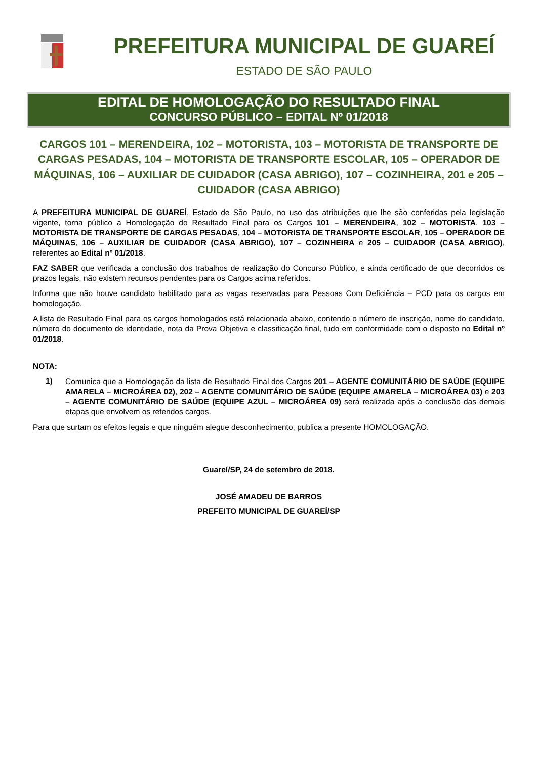PREFEITURA MUNICIPAL DE GUAREÍ
ESTADO DE SÃO PAULO
EDITAL DE HOMOLOGAÇÃO DO RESULTADO FINAL
CONCURSO PÚBLICO – EDITAL Nº 01/2018
CARGOS 101 – MERENDEIRA, 102 – MOTORISTA, 103 – MOTORISTA DE TRANSPORTE DE CARGAS PESADAS, 104 – MOTORISTA DE TRANSPORTE ESCOLAR, 105 – OPERADOR DE MÁQUINAS, 106 – AUXILIAR DE CUIDADOR (CASA ABRIGO), 107 – COZINHEIRA, 201 e 205 – CUIDADOR (CASA ABRIGO)
A PREFEITURA MUNICIPAL DE GUAREÍ, Estado de São Paulo, no uso das atribuições que lhe são conferidas pela legislação vigente, torna público a Homologação do Resultado Final para os Cargos 101 – MERENDEIRA, 102 – MOTORISTA, 103 – MOTORISTA DE TRANSPORTE DE CARGAS PESADAS, 104 – MOTORISTA DE TRANSPORTE ESCOLAR, 105 – OPERADOR DE MÁQUINAS, 106 – AUXILIAR DE CUIDADOR (CASA ABRIGO), 107 – COZINHEIRA e 205 – CUIDADOR (CASA ABRIGO), referentes ao Edital nº 01/2018.
FAZ SABER que verificada a conclusão dos trabalhos de realização do Concurso Público, e ainda certificado de que decorridos os prazos legais, não existem recursos pendentes para os Cargos acima referidos.
Informa que não houve candidato habilitado para as vagas reservadas para Pessoas Com Deficiência – PCD para os cargos em homologação.
A lista de Resultado Final para os cargos homologados está relacionada abaixo, contendo o número de inscrição, nome do candidato, número do documento de identidade, nota da Prova Objetiva e classificação final, tudo em conformidade com o disposto no Edital nº 01/2018.
NOTA:
1)
Comunica que a Homologação da lista de Resultado Final dos Cargos 201 – AGENTE COMUNITÁRIO DE SAÚDE (EQUIPE AMARELA – MICROÁREA 02), 202 – AGENTE COMUNITÁRIO DE SAÚDE (EQUIPE AMARELA – MICROÁREA 03) e 203 – AGENTE COMUNITÁRIO DE SAÚDE (EQUIPE AZUL – MICROÁREA 09) será realizada após a conclusão das demais etapas que envolvem os referidos cargos.
Para que surtam os efeitos legais e que ninguém alegue desconhecimento, publica a presente HOMOLOGAÇÃO.
Guareí/SP, 24 de setembro de 2018.
JOSÉ AMADEU DE BARROS
PREFEITO MUNICIPAL DE GUAREÍ/SP